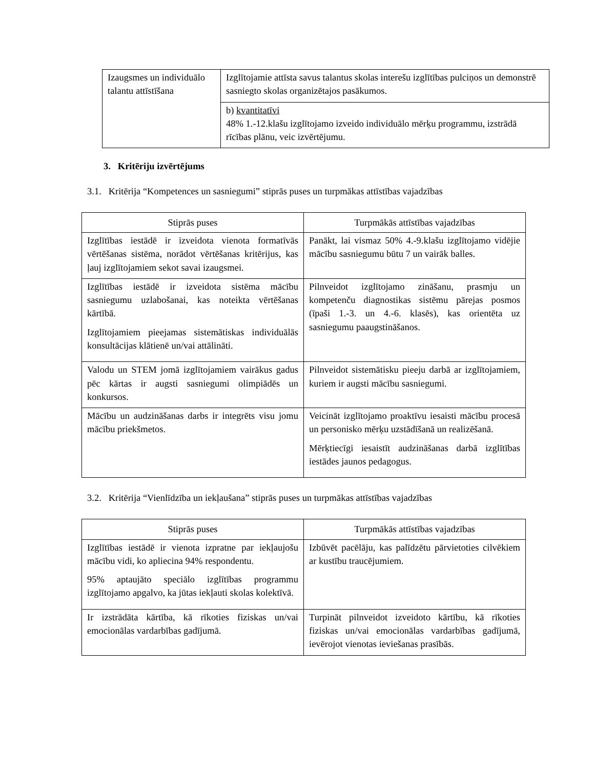| Izaugsmes un individuālo talantu attīstīšana | Izglītojamie attīsta savus talantus skolas interešu izglītības pulciņos un demonstrē sasniegto skolas organizētajos pasākumos. |
| | b) kvantitatīvi 48% 1.-12.klašu izglītojamo izveido individuālo mērķu programmu, izstrādā rīcības plānu, veic izvērtējumu. |
3. Kritēriju izvērtējums
3.1. Kritērija “Kompetences un sasniegumi” stiprās puses un turpmākas attīstības vajadzības
| Stiprās puses | Turpmākās attīstības vajadzības |
| --- | --- |
| Izglītības iestādē ir izveidota vienota formatīvās vērtēšanas sistēma, norādot vērtēšanas kritērijus, kas ļauj izglītojamiem sekot savai izaugsmei. | Panākt, lai vismaz 50% 4.-9.klašu izglītojamo vidējie mācību sasniegumu būtu 7 un vairāk balles. |
| Izglītības iestādē ir izveidota sistēma mācību sasniegumu uzlabošanai, kas noteikta vērtēšanas kārtībā. Izglītojamiem pieejamas sistemātiskas individuālās konsultācijas klātienē un/vai attālināti. | Pilnveidot izglītojamo zināšanu, prasmju un kompetenču diagnostikas sistēmu pārejas posmos (īpaši 1.-3. un 4.-6. klasēs), kas orientēta uz sasniegumu paaugstināšanos. |
| Valodu un STEM jomā izglītojamiem vairākus gadus pēc kārtas ir augsti sasniegumi olimpiādēs un konkursos. | Pilnveidot sistemātisku pieeju darbā ar izglītojamiem, kuriem ir augsti mācību sasniegumi. |
| Mācību un audzināšanas darbs ir integrēts visu jomu mācību priekšmetos. | Veicināt izglītojamo proaktīvu iesaisti mācību procesā un personisko mērķu uzstādīšanā un realizēšanā. Mērķtiecīgi iesaistīt audzināšanas darbā izglītības iestādes jaunos pedagogus. |
3.2. Kritērija “Vienlīdzība un iekļaušana” stiprās puses un turpmākas attīstības vajadzības
| Stiprās puses | Turpmākās attīstības vajadzības |
| --- | --- |
| Izglītības iestādē ir vienota izpratne par iekļaujošu mācību vidi, ko apliecina 94% respondentu. 95% aptaujāto speciālo izglītības programmu izglītojamo apgalvo, ka jūtas iekļauti skolas kolektīvā. | Izbūvēt pacēlāju, kas palīdzētu pārvietoties cilvēkiem ar kustību traucējumiem. |
| Ir izstrādāta kārtība, kā rīkoties fiziskas un/vai emocionālas vardarbības gadījumā. | Turpināt pilnveidot izveidoto kārtību, kā rīkoties fiziskas un/vai emocionālas vardarbības gadījumā, ievērojot vienotas ieviešanas prasībās. |